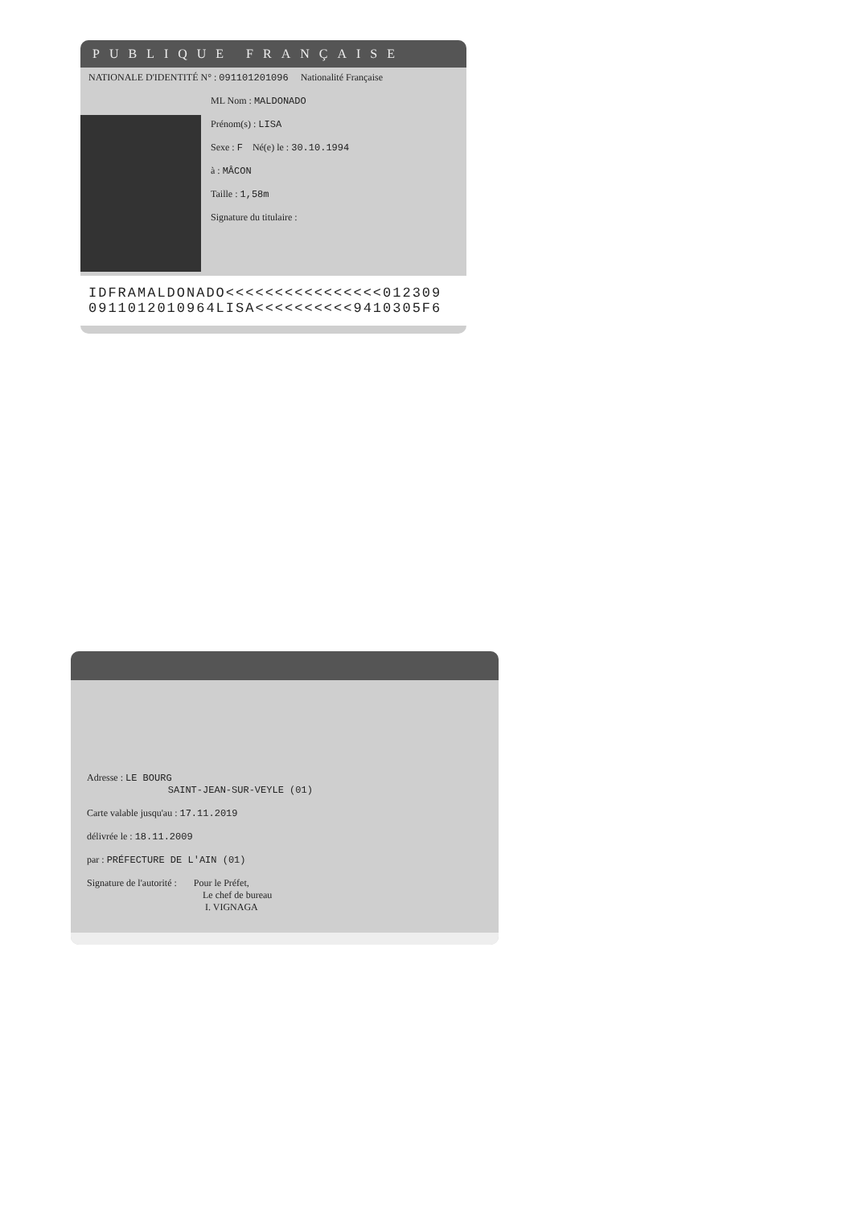PUBLIQUE FRANÇAISE
NATIONALE D'IDENTITÉ N° : 091101201096 Nationalité Française
ML Nom : MALDONADO
Prénom(s) : LISA
Sexe : F Né(e) le : 30.10.1994
à : MÂCON
Taille : 1,58m
Signature du titulaire :
IDFRAMALDONADO<<<<<<<<<<<<<<<<012309
0911012010964LISA<<<<<<<<<<9410305F6
Adresse : LE BOURG
SAINT-JEAN-SUR-VEYLE (01)
Carte valable jusqu'au : 17.11.2019
délivrée le : 18.11.2009
par : PRÉFECTURE DE L'AIN (01)
Signature de l'autorité : Pour le Préfet,
Le chef de bureau
I. VIGNAGA